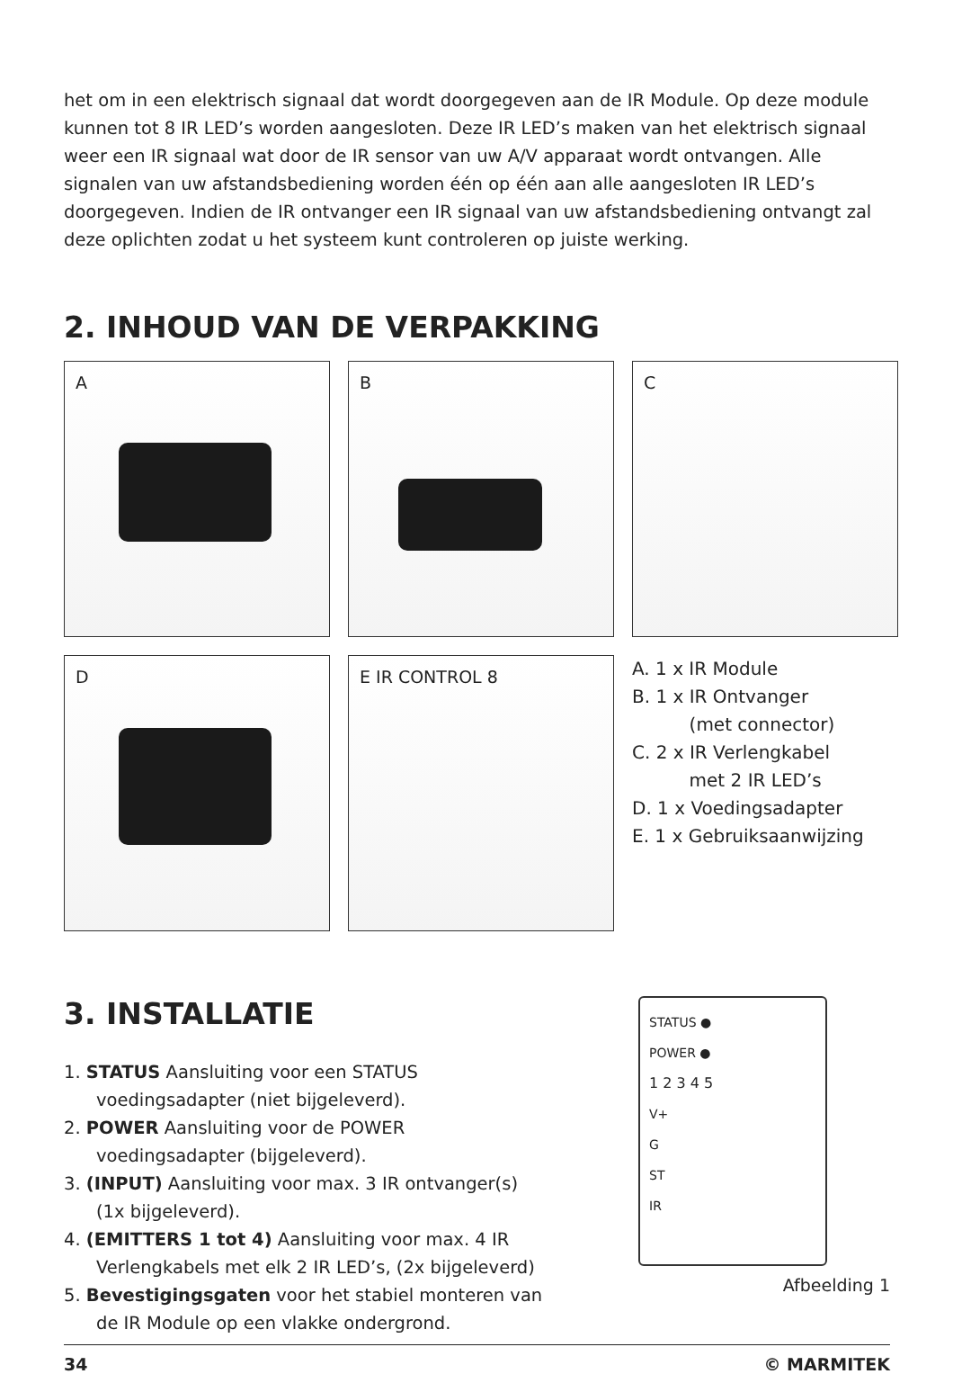het om in een elektrisch signaal dat wordt doorgegeven aan de IR Module. Op deze module kunnen tot 8 IR LED’s worden aangesloten. Deze IR LED’s maken van het elektrisch signaal weer een IR signaal wat door de IR sensor van uw A/V apparaat wordt ontvangen. Alle signalen van uw afstandsbediening worden één op één aan alle aangesloten IR LED’s doorgegeven. Indien de IR ontvanger een IR signaal van uw afstandsbediening ontvangt zal deze oplichten zodat u het systeem kunt controleren op juiste werking.
2. INHOUD VAN DE VERPAKKING
A
B
C
D
E IR CONTROL 8
A. 1 x IR Module
B. 1 x IR Ontvanger
(met connector)
C. 2 x IR Verlengkabel
met 2 IR LED’s
D. 1 x Voedingsadapter
E. 1 x Gebruiksaanwijzing
3. INSTALLATIE
1. STATUS Aansluiting voor een STATUS voedingsadapter (niet bijgeleverd).
2. POWER Aansluiting voor de POWER voedingsadapter (bijgeleverd).
3. (INPUT) Aansluiting voor max. 3 IR ontvanger(s) (1x bijgeleverd).
4. (EMITTERS 1 tot 4) Aansluiting voor max. 4 IR Verlengkabels met elk 2 IR LED’s, (2x bijgeleverd)
5. Bevestigingsgaten voor het stabiel monteren van de IR Module op een vlakke ondergrond.
STATUS ●
POWER ●
1 2 3 4 5
V+
G
ST
IR
Afbeelding 1
34 © MARMITEK